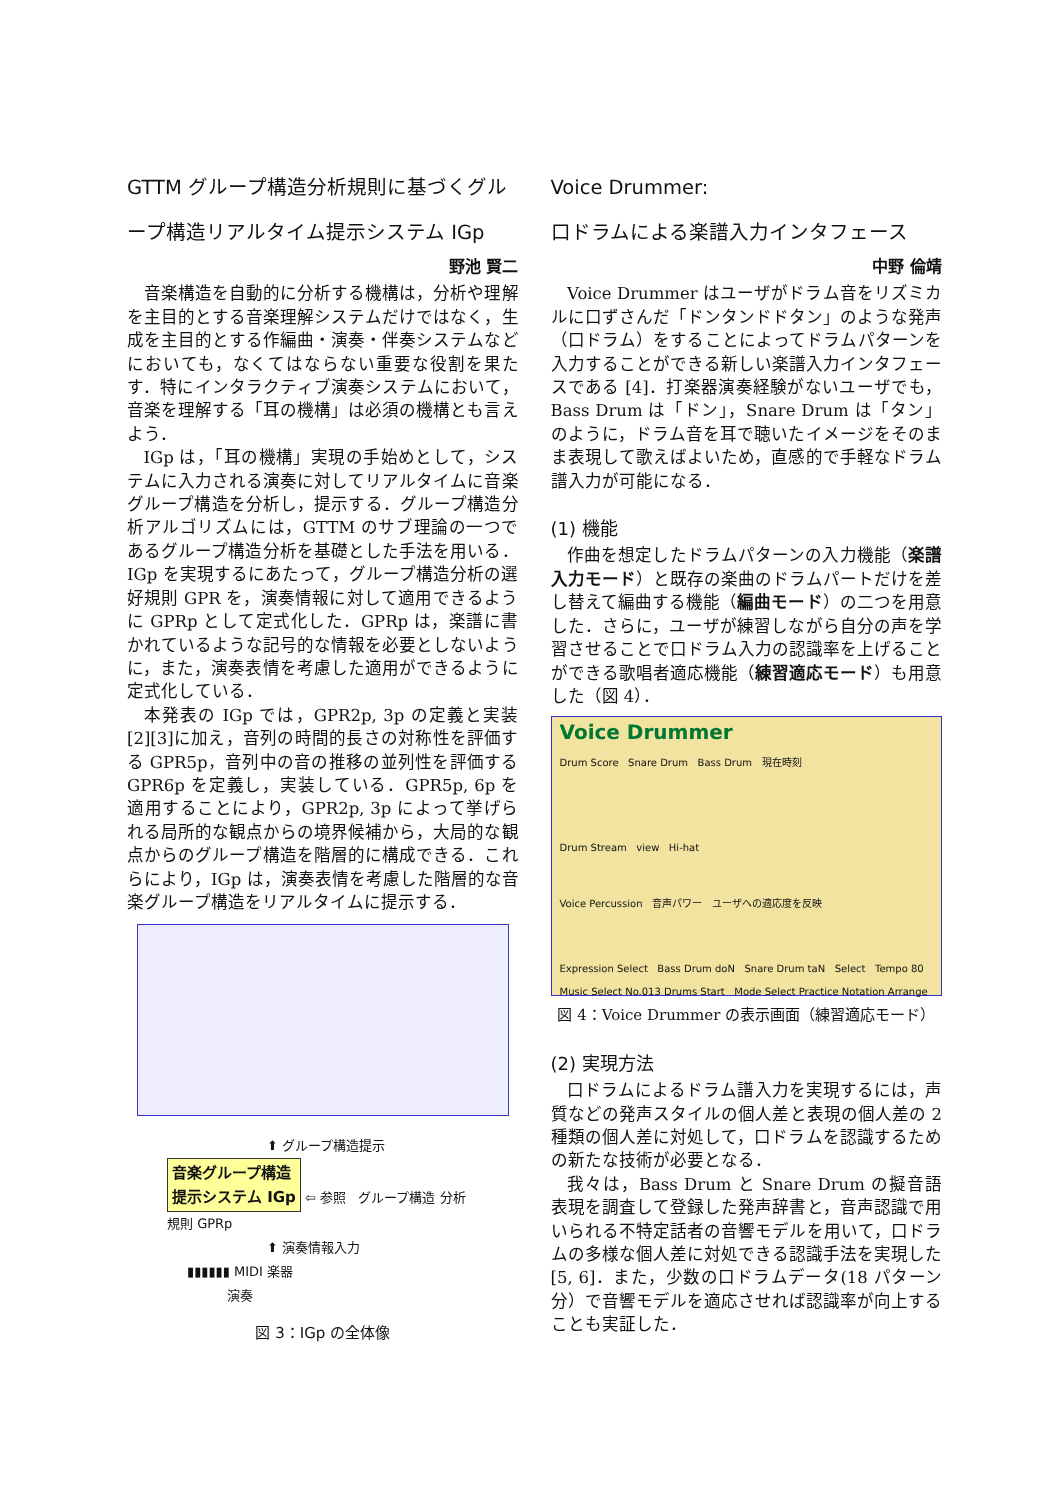GTTM グループ構造分析規則に基づくグループ構造リアルタイム提示システム IGp
野池 賢二
音楽構造を自動的に分析する機構は，分析や理解を主目的とする音楽理解システムだけではなく，生成を主目的とする作編曲・演奏・伴奏システムなどにおいても，なくてはならない重要な役割を果たす．特にインタラクティブ演奏システムにおいて，音楽を理解する「耳の機構」は必須の機構とも言えよう．
IGp は，「耳の機構」実現の手始めとして，システムに入力される演奏に対してリアルタイムに音楽グループ構造を分析し，提示する．グループ構造分析アルゴリズムには，GTTM のサブ理論の一つであるグループ構造分析を基礎とした手法を用いる．IGp を実現するにあたって，グループ構造分析の選好規則 GPR を，演奏情報に対して適用できるように GPRp として定式化した．GPRp は，楽譜に書かれているような記号的な情報を必要としないように，また，演奏表情を考慮した適用ができるように定式化している．
本発表の IGp では，GPR2p, 3p の定義と実装[2][3]に加え，音列の時間的長さの対称性を評価する GPR5p，音列中の音の推移の並列性を評価する GPR6p を定義し，実装している．GPR5p, 6p を適用することにより，GPR2p, 3p によって挙げられる局所的な観点からの境界候補から，大局的な観点からのグループ構造を階層的に構成できる．これらにより，IGp は，演奏表情を考慮した階層的な音楽グループ構造をリアルタイムに提示する．
⬆ グループ構造提示
音楽グループ構造
提示システム IGp ⇦ 参照 グループ構造 分析規則 GPRp
⬆ 演奏情報入力
▮▮▮▮▮▮ MIDI 楽器
演奏
図 3：IGp の全体像
Voice Drummer:
口ドラムによる楽譜入力インタフェース
中野 倫靖
Voice Drummer はユーザがドラム音をリズミカルに口ずさんだ「ドンタンドドタン」のような発声（口ドラム）をすることによってドラムパターンを入力することができる新しい楽譜入力インタフェースである [4]．打楽器演奏経験がないユーザでも，Bass Drum は「ドン」，Snare Drum は「タン」のように，ドラム音を耳で聴いたイメージをそのまま表現して歌えばよいため，直感的で手軽なドラム譜入力が可能になる．
(1) 機能
作曲を想定したドラムパターンの入力機能（楽譜入力モード）と既存の楽曲のドラムパートだけを差し替えて編曲する機能（編曲モード）の二つを用意した．さらに，ユーザが練習しながら自分の声を学習させることで口ドラム入力の認識率を上げることができる歌唱者適応機能（練習適応モード）も用意した（図 4）．
Voice Drummer
Drum Score Snare Drum Bass Drum 現在時刻
Drum Stream view Hi-hat
Voice Percussion 音声パワー ユーザへの適応度を反映
Expression Select Bass Drum doN Snare Drum taN Select Tempo 80 Music Select No.013 Drums Start Mode Select Practice Notation Arrange
図 4：Voice Drummer の表示画面（練習適応モード）
(2) 実現方法
口ドラムによるドラム譜入力を実現するには，声質などの発声スタイルの個人差と表現の個人差の 2 種類の個人差に対処して，口ドラムを認識するための新たな技術が必要となる．
我々は，Bass Drum と Snare Drum の擬音語表現を調査して登録した発声辞書と，音声認識で用いられる不特定話者の音響モデルを用いて，口ドラムの多様な個人差に対処できる認識手法を実現した [5, 6]．また，少数の口ドラムデータ(18 パターン分）で音響モデルを適応させれば認識率が向上することも実証した．